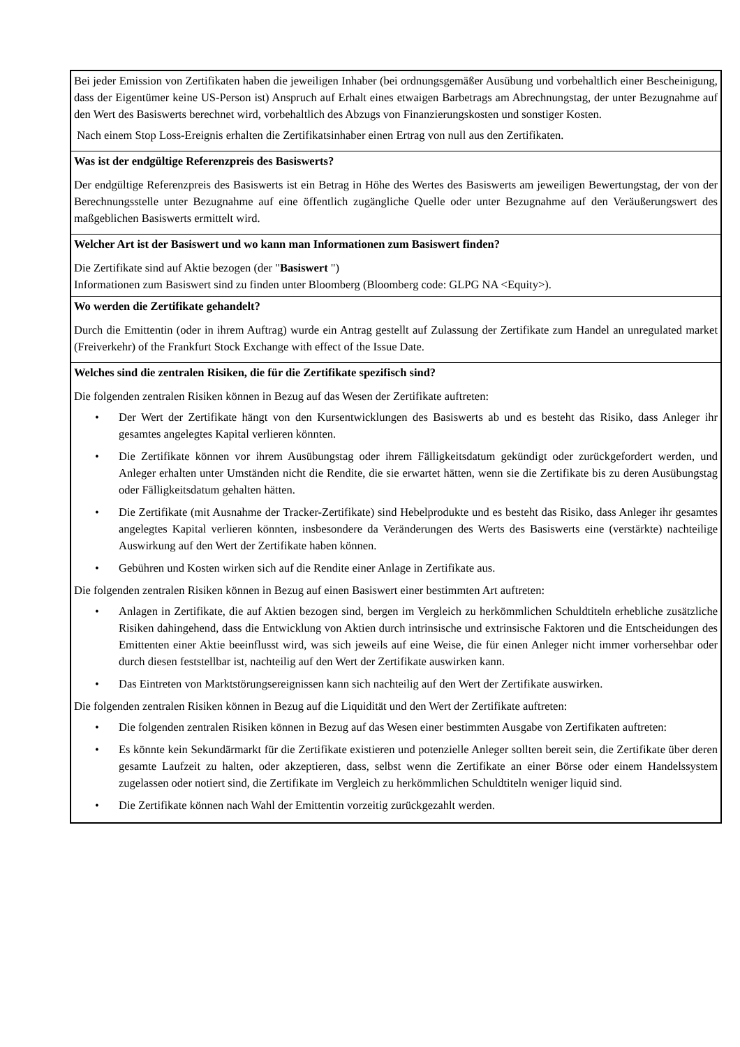| Bei jeder Emission von Zertifikaten haben die jeweiligen Inhaber (bei ordnungsgemäßer Ausübung und vorbehaltlich einer Bescheinigung, dass der Eigentümer keine US-Person ist) Anspruch auf Erhalt eines etwaigen Barbetrags am Abrechnungstag, der unter Bezugnahme auf den Wert des Basiswerts berechnet wird, vorbehaltlich des Abzugs von Finanzierungskosten und sonstiger Kosten. Nach einem Stop Loss-Ereignis erhalten die Zertifikatsinhaber einen Ertrag von null aus den Zertifikaten. |
| Was ist der endgültige Referenzpreis des Basiswerts? Der endgültige Referenzpreis des Basiswerts ist ein Betrag in Höhe des Wertes des Basiswerts am jeweiligen Bewertungstag, der von der Berechnungsstelle unter Bezugnahme auf eine öffentlich zugängliche Quelle oder unter Bezugnahme auf den Veräußerungswert des maßgeblichen Basiswerts ermittelt wird. |
| Welcher Art ist der Basiswert und wo kann man Informationen zum Basiswert finden? Die Zertifikate sind auf Aktie bezogen (der " Basiswert ") Informationen zum Basiswert sind zu finden unter Bloomberg (Bloomberg code: GLPG NA <Equity>). |
| Wo werden die Zertifikate gehandelt? Durch die Emittentin (oder in ihrem Auftrag) wurde ein Antrag gestellt auf Zulassung der Zertifikate zum Handel an unregulated market (Freiverkehr) of the Frankfurt Stock Exchange with effect of the Issue Date. |
| Welches sind die zentralen Risiken, die für die Zertifikate spezifisch sind? Die folgenden zentralen Risiken können in Bezug auf das Wesen der Zertifikate auftreten: • Der Wert der Zertifikate hängt von den Kursentwicklungen des Basiswerts ab und es besteht das Risiko, dass Anleger ihr gesamtes angelegtes Kapital verlieren könnten. • Die Zertifikate können vor ihrem Ausübungstag oder ihrem Fälligkeitsdatum gekündigt oder zurückgefordert werden, und Anleger erhalten unter Umständen nicht die Rendite, die sie erwartet hätten, wenn sie die Zertifikate bis zu deren Ausübungstag oder Fälligkeitsdatum gehalten hätten. • Die Zertifikate (mit Ausnahme der Tracker-Zertifikate) sind Hebelprodukte und es besteht das Risiko, dass Anleger ihr gesamtes angelegtes Kapital verlieren könnten, insbesondere da Veränderungen des Werts des Basiswerts eine (verstärkte) nachteilige Auswirkung auf den Wert der Zertifikate haben können. • Gebühren und Kosten wirken sich auf die Rendite einer Anlage in Zertifikate aus. Die folgenden zentralen Risiken können in Bezug auf einen Basiswert einer bestimmten Art auftreten: • Anlagen in Zertifikate, die auf Aktien bezogen sind, bergen im Vergleich zu herkömmlichen Schuldtiteln erhebliche zusätzliche Risiken dahingehend, dass die Entwicklung von Aktien durch intrinsische und extrinsische Faktoren und die Entscheidungen des Emittenten einer Aktie beeinflusst wird, was sich jeweils auf eine Weise, die für einen Anleger nicht immer vorhersehbar oder durch diesen feststellbar ist, nachteilig auf den Wert der Zertifikate auswirken kann. • Das Eintreten von Marktstörungsereignissen kann sich nachteilig auf den Wert der Zertifikate auswirken. Die folgenden zentralen Risiken können in Bezug auf die Liquidität und den Wert der Zertifikate auftreten: • Die folgenden zentralen Risiken können in Bezug auf das Wesen einer bestimmten Ausgabe von Zertifikaten auftreten: • Es könnte kein Sekundärmarkt für die Zertifikate existieren und potenzielle Anleger sollten bereit sein, die Zertifikate über deren gesamte Laufzeit zu halten, oder akzeptieren, dass, selbst wenn die Zertifikate an einer Börse oder einem Handelssystem zugelassen oder notiert sind, die Zertifikate im Vergleich zu herkömmlichen Schuldtiteln weniger liquid sind. • Die Zertifikate können nach Wahl der Emittentin vorzeitig zurückgezahlt werden. |